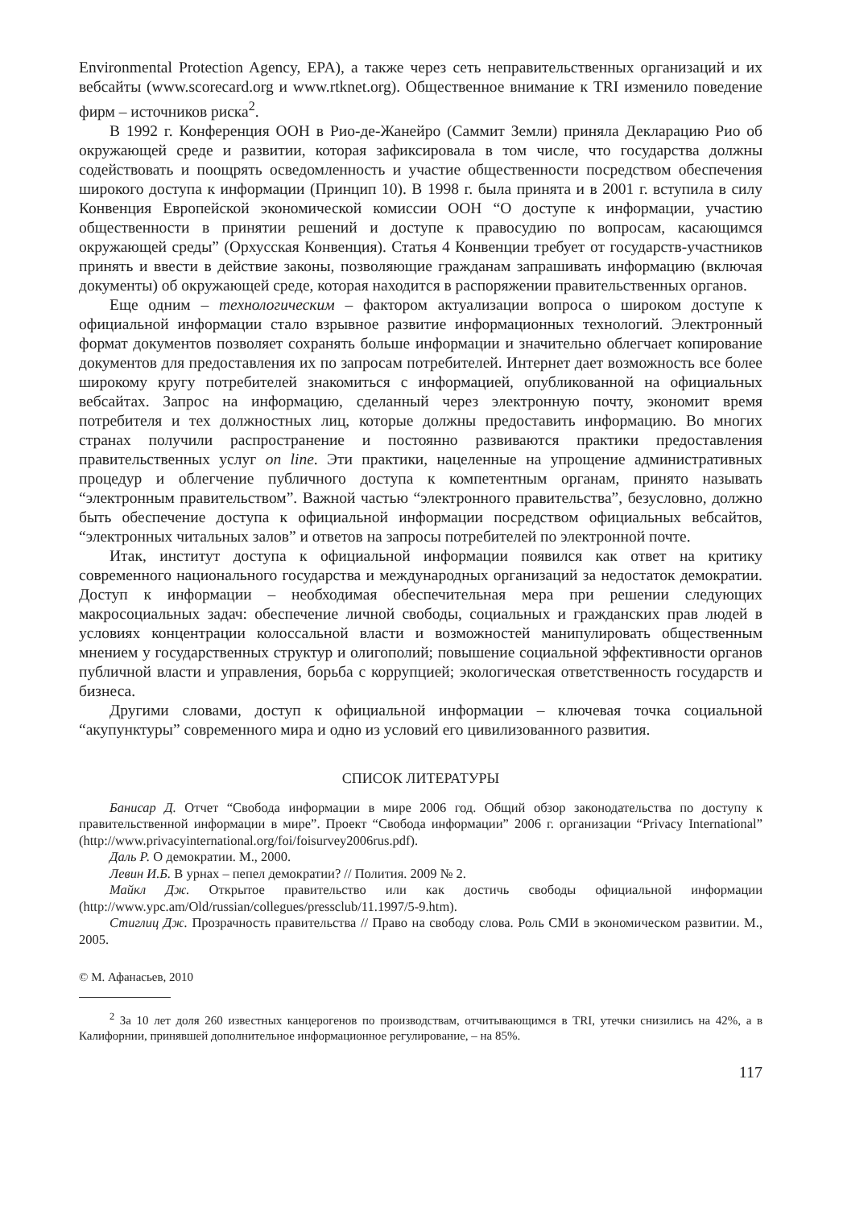Environmental Protection Agency, EPA), а также через сеть неправительственных организаций и их вебсайты (www.scorecard.org и www.rtknet.org). Общественное внимание к TRI изменило поведение фирм – источников риска<sup>2</sup>.
В 1992 г. Конференция ООН в Рио-де-Жанейро (Саммит Земли) приняла Декларацию Рио об окружающей среде и развитии, которая зафиксировала в том числе, что государства должны содействовать и поощрять осведомленность и участие общественности посредством обеспечения широкого доступа к информации (Принцип 10). В 1998 г. была принята и в 2001 г. вступила в силу Конвенция Европейской экономической комиссии ООН “О доступе к информации, участию общественности в принятии решений и доступе к правосудию по вопросам, касающимся окружающей среды” (Орхусская Конвенция). Статья 4 Конвенции требует от государств-участников принять и ввести в действие законы, позволяющие гражданам запрашивать информацию (включая документы) об окружающей среде, которая находится в распоряжении правительственных органов.
Еще одним – технологическим – фактором актуализации вопроса о широком доступе к официальной информации стало взрывное развитие информационных технологий. Электронный формат документов позволяет сохранять больше информации и значительно облегчает копирование документов для предоставления их по запросам потребителей. Интернет дает возможность все более широкому кругу потребителей знакомиться с информацией, опубликованной на официальных вебсайтах. Запрос на информацию, сделанный через электронную почту, экономит время потребителя и тех должностных лиц, которые должны предоставить информацию. Во многих странах получили распространение и постоянно развиваются практики предоставления правительственных услуг on line. Эти практики, нацеленные на упрощение административных процедур и облегчение публичного доступа к компетентным органам, принято называть “электронным правительством”. Важной частью “электронного правительства”, безусловно, должно быть обеспечение доступа к официальной информации посредством официальных вебсайтов, “электронных читальных залов” и ответов на запросы потребителей по электронной почте.
Итак, институт доступа к официальной информации появился как ответ на критику современного национального государства и международных организаций за недостаток демократии. Доступ к информации – необходимая обеспечительная мера при решении следующих макросоциальных задач: обеспечение личной свободы, социальных и гражданских прав людей в условиях концентрации колоссальной власти и возможностей манипулировать общественным мнением у государственных структур и олигополий; повышение социальной эффективности органов публичной власти и управления, борьба с коррупцией; экологическая ответственность государств и бизнеса.
Другими словами, доступ к официальной информации – ключевая точка социальной “акупунктуры” современного мира и одно из условий его цивилизованного развития.
СПИСОК ЛИТЕРАТУРЫ
Банисар Д. Отчет “Свобода информации в мире 2006 год. Общий обзор законодательства по доступу к правительственной информации в мире”. Проект “Свобода информации” 2006 г. организации “Privacy International” (http://www.privacyinternational.org/foi/foisurvey2006rus.pdf).
Даль Р. О демократии. М., 2000.
Левин И.Б. В урнах – пепел демократии? // Полития. 2009 № 2.
Майкл Дж. Открытое правительство или как достичь свободы официальной информации (http://www.ypc.am/Old/russian/collegues/pressclub/11.1997/5-9.htm).
Стиглиц Дж. Прозрачность правительства // Право на свободу слова. Роль СМИ в экономическом развитии. М., 2005.
© М. Афанасьев, 2010
<sup>2</sup> За 10 лет доля 260 известных канцерогенов по производствам, отчитывающимся в TRI, утечки снизились на 42%, а в Калифорнии, принявшей дополнительное информационное регулирование, – на 85%.
117